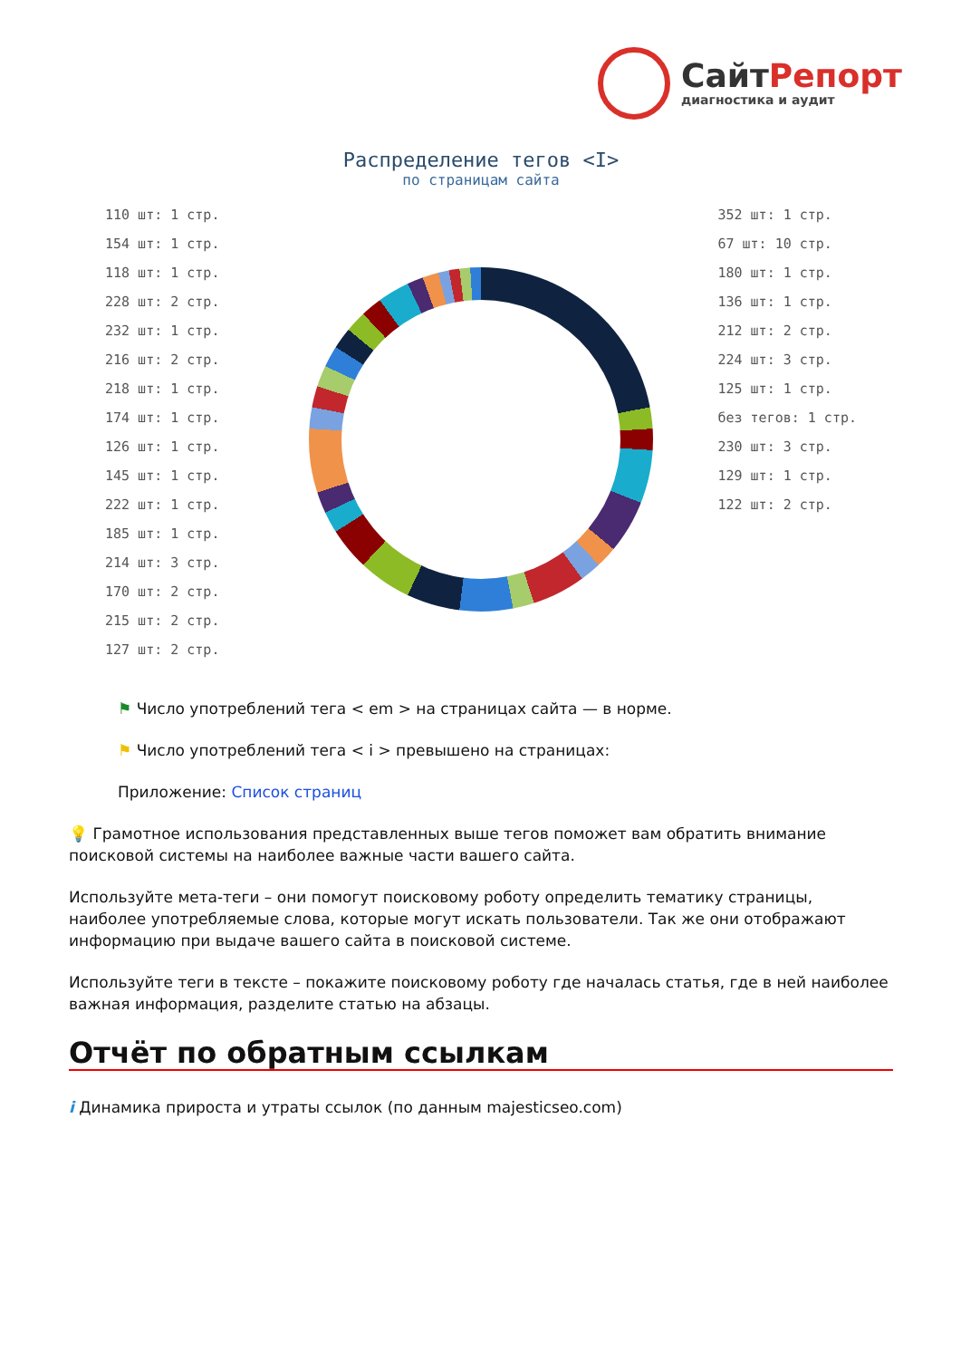СайтРепорт
диагностика и аудит
Распределение тегов <I>
по страницам сайта
110 шт: 1 стр.
154 шт: 1 стр.
118 шт: 1 стр.
228 шт: 2 стр.
232 шт: 1 стр.
216 шт: 2 стр.
218 шт: 1 стр.
174 шт: 1 стр.
126 шт: 1 стр.
145 шт: 1 стр.
222 шт: 1 стр.
185 шт: 1 стр.
214 шт: 3 стр.
170 шт: 2 стр.
215 шт: 2 стр.
127 шт: 2 стр.
352 шт: 1 стр.
67 шт: 10 стр.
180 шт: 1 стр.
136 шт: 1 стр.
212 шт: 2 стр.
224 шт: 3 стр.
125 шт: 1 стр.
без тегов: 1 стр.
230 шт: 3 стр.
129 шт: 1 стр.
122 шт: 2 стр.
⚑ Число употреблений тега < em > на страницах сайта — в норме.
⚑ Число употреблений тега < i > превышено на страницах:
Приложение: Список страниц
💡 Грамотное использования представленных выше тегов поможет вам обратить внимание поисковой системы на наиболее важные части вашего сайта.
Используйте мета-теги – они помогут поисковому роботу определить тематику страницы, наиболее употребляемые слова, которые могут искать пользователи. Так же они отображают информацию при выдаче вашего сайта в поисковой системе.
Используйте теги в тексте – покажите поисковому роботу где началась статья, где в ней наиболее важная информация, разделите статью на абзацы.
Отчёт по обратным ссылкам
i Динамика прироста и утраты ссылок (по данным majesticseo.com)